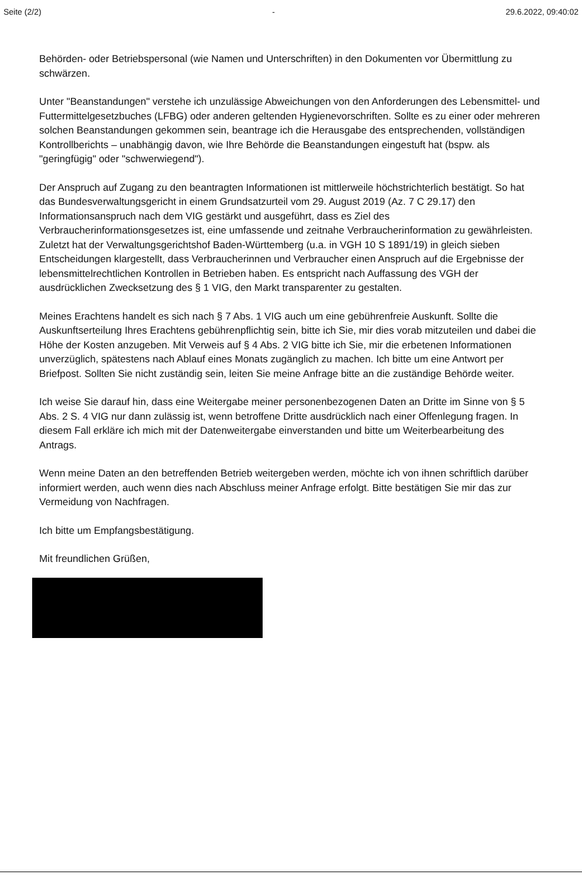Seite (2/2) - 29.6.2022, 09:40:02
Behörden- oder Betriebspersonal (wie Namen und Unterschriften) in den Dokumenten vor Übermittlung zu schwärzen.
Unter "Beanstandungen" verstehe ich unzulässige Abweichungen von den Anforderungen des Lebensmittel- und Futtermittelgesetzbuches (LFBG) oder anderen geltenden Hygienevorschriften. Sollte es zu einer oder mehreren solchen Beanstandungen gekommen sein, beantrage ich die Herausgabe des entsprechenden, vollständigen Kontrollberichts – unabhängig davon, wie Ihre Behörde die Beanstandungen eingestuft hat (bspw. als "geringfügig" oder "schwerwiegend").
Der Anspruch auf Zugang zu den beantragten Informationen ist mittlerweile höchstrichterlich bestätigt. So hat das Bundesverwaltungsgericht in einem Grundsatzurteil vom 29. August 2019 (Az. 7 C 29.17) den Informationsanspruch nach dem VIG gestärkt und ausgeführt, dass es Ziel des Verbraucherinformationsgesetzes ist, eine umfassende und zeitnahe Verbraucherinformation zu gewährleisten. Zuletzt hat der Verwaltungsgerichtshof Baden-Württemberg (u.a. in VGH 10 S 1891/19) in gleich sieben Entscheidungen klargestellt, dass Verbraucherinnen und Verbraucher einen Anspruch auf die Ergebnisse der lebensmittelrechtlichen Kontrollen in Betrieben haben. Es entspricht nach Auffassung des VGH der ausdrücklichen Zwecksetzung des § 1 VIG, den Markt transparenter zu gestalten.
Meines Erachtens handelt es sich nach § 7 Abs. 1 VIG auch um eine gebührenfreie Auskunft. Sollte die Auskunftserteilung Ihres Erachtens gebührenpflichtig sein, bitte ich Sie, mir dies vorab mitzuteilen und dabei die Höhe der Kosten anzugeben. Mit Verweis auf § 4 Abs. 2 VIG bitte ich Sie, mir die erbetenen Informationen unverzüglich, spätestens nach Ablauf eines Monats zugänglich zu machen. Ich bitte um eine Antwort per Briefpost. Sollten Sie nicht zuständig sein, leiten Sie meine Anfrage bitte an die zuständige Behörde weiter.
Ich weise Sie darauf hin, dass eine Weitergabe meiner personenbezogenen Daten an Dritte im Sinne von § 5 Abs. 2 S. 4 VIG nur dann zulässig ist, wenn betroffene Dritte ausdrücklich nach einer Offenlegung fragen. In diesem Fall erkläre ich mich mit der Datenweitergabe einverstanden und bitte um Weiterbearbeitung des Antrags.
Wenn meine Daten an den betreffenden Betrieb weitergeben werden, möchte ich von ihnen schriftlich darüber informiert werden, auch wenn dies nach Abschluss meiner Anfrage erfolgt. Bitte bestätigen Sie mir das zur Vermeidung von Nachfragen.
Ich bitte um Empfangsbestätigung.
Mit freundlichen Grüßen,